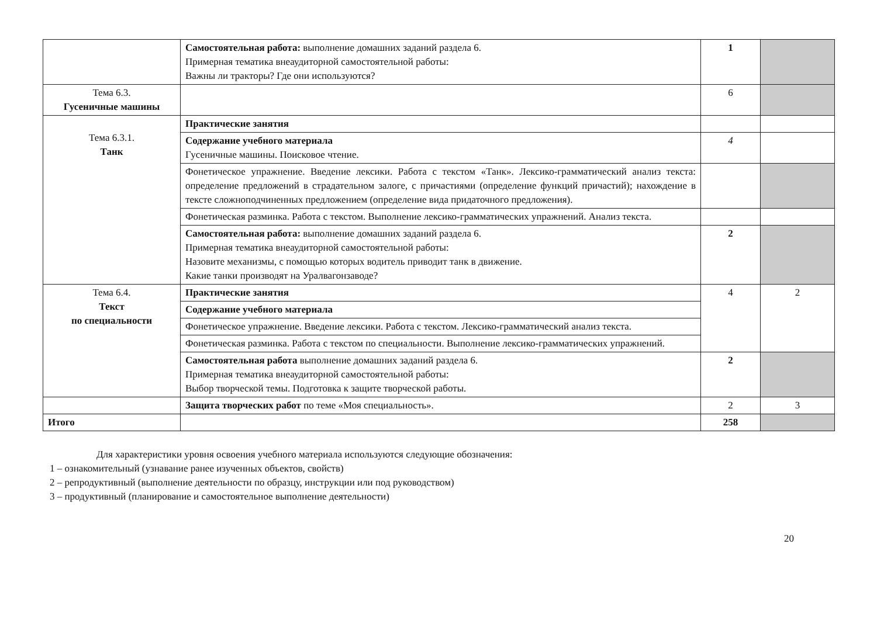| | Самостоятельная работа: выполнение домашних заданий раздела 6. Примерная тематика внеаудиторной самостоятельной работы: Важны ли тракторы? Где они используются? | 1 | |
| Тема 6.3. Гусеничные машины | | 6 | |
| Тема 6.3.1. Танк | Практические занятия | | |
| | Содержание учебного материала Гусеничные машины. Поисковое чтение. | 4 | |
| | Фонетическое упражнение. Введение лексики. Работа с текстом «Танк». Лексико-грамматический анализ текста: определение предложений в страдательном залоге, с причастиями (определение функций причастий); нахождение в тексте сложноподчиненных предложением (определение вида придаточного предложения). | | |
| | Фонетическая разминка. Работа с текстом. Выполнение лексико-грамматических упражнений. Анализ текста. | | |
| | Самостоятельная работа: выполнение домашних заданий раздела 6. Примерная тематика внеаудиторной самостоятельной работы: Назовите механизмы, с помощью которых водитель приводит танк в движение. Какие танки производят на Уралвагонзаводе? | 2 | |
| Тема 6.4. Текст по специальности | Практические занятия | 4 | 2 |
| | Содержание учебного материала | | |
| | Фонетическое упражнение. Введение лексики. Работа с текстом. Лексико-грамматический анализ текста. | | |
| | Фонетическая разминка. Работа с текстом по специальности. Выполнение лексико-грамматических упражнений. | | |
| | Самостоятельная работа выполнение домашних заданий раздела 6. Примерная тематика внеаудиторной самостоятельной работы: Выбор творческой темы. Подготовка к защите творческой работы. | 2 | |
| | Защита творческих работ по теме «Моя специальность». | 2 | 3 |
| Итого | | 258 | |
Для характеристики уровня освоения учебного материала используются следующие обозначения:
1 – ознакомительный (узнавание ранее изученных объектов, свойств)
2 – репродуктивный (выполнение деятельности по образцу, инструкции или под руководством)
3 – продуктивный (планирование и самостоятельное выполнение деятельности)
20